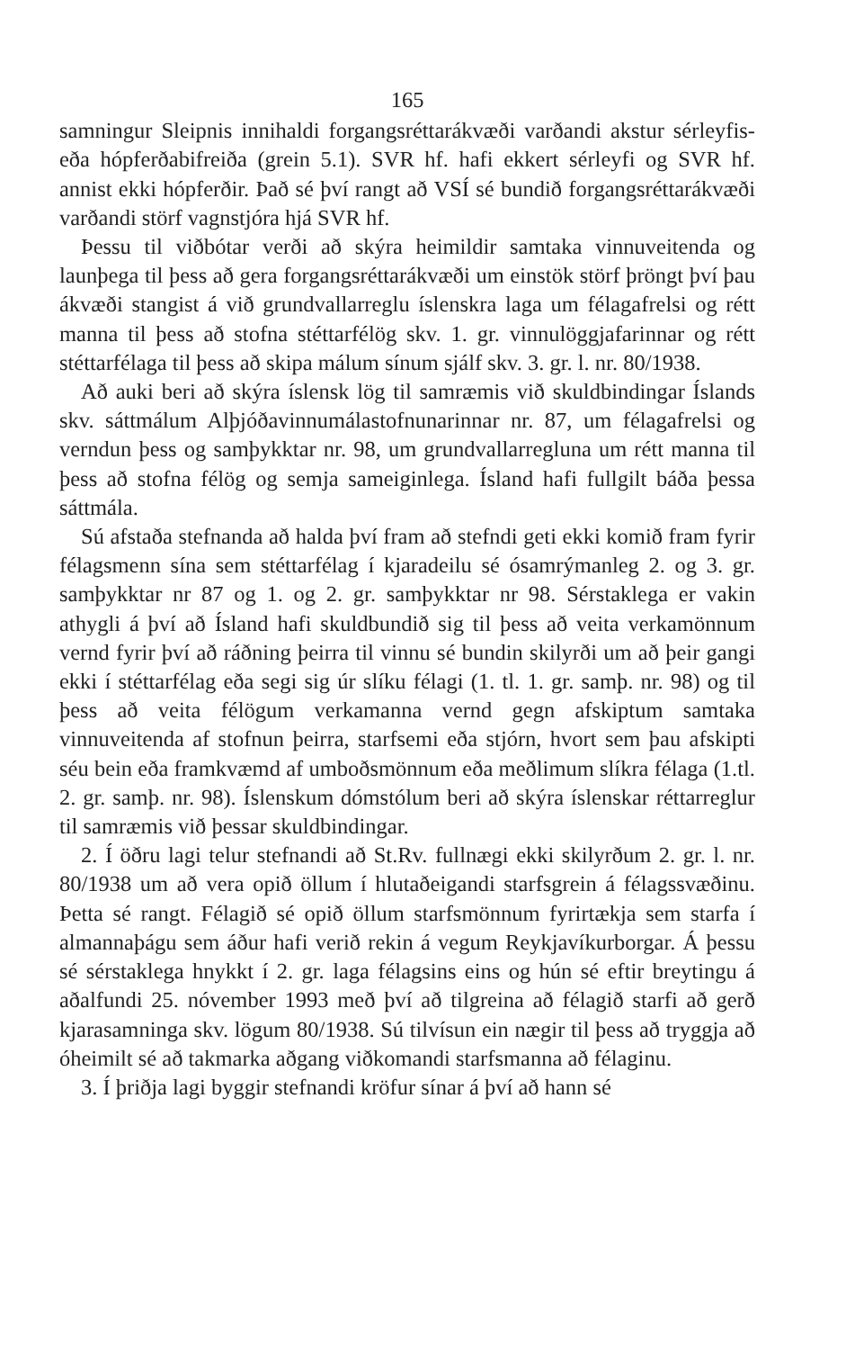165
samningur Sleipnis innihaldi forgangsréttarákvæði varðandi akstur sérleyfis- eða hópferðabifreiða (grein 5.1). SVR hf. hafi ekkert sérleyfi og SVR hf. annist ekki hópferðir. Það sé því rangt að VSÍ sé bundið forgangsréttarákvæði varðandi störf vagnstjóra hjá SVR hf.
Þessu til viðbótar verði að skýra heimildir samtaka vinnuveitenda og launþega til þess að gera forgangsréttarákvæði um einstök störf þröngt því þau ákvæði stangist á við grundvallarreglu íslenskra laga um félagafrelsi og rétt manna til þess að stofna stéttarfélög skv. 1. gr. vinnulöggjafarinnar og rétt stéttarfélaga til þess að skipa málum sínum sjálf skv. 3. gr. l. nr. 80/1938.
Að auki beri að skýra íslensk lög til samræmis við skuldbindingar Íslands skv. sáttmálum Alþjóðavinnumálastofnunarinnar nr. 87, um félagafrelsi og verndun þess og samþykktar nr. 98, um grundvallarregluna um rétt manna til þess að stofna félög og semja sameiginlega. Ísland hafi fullgilt báða þessa sáttmála.
Sú afstaða stefnanda að halda því fram að stefndi geti ekki komið fram fyrir félagsmenn sína sem stéttarfélag í kjaradeilu sé ósamrýmanleg 2. og 3. gr. samþykktar nr 87 og 1. og 2. gr. samþykktar nr 98. Sérstaklega er vakin athygli á því að Ísland hafi skuldbundið sig til þess að veita verkamönnum vernd fyrir því að ráðning þeirra til vinnu sé bundin skilyrði um að þeir gangi ekki í stéttarfélag eða segi sig úr slíku félagi (1. tl. 1. gr. samþ. nr. 98) og til þess að veita félögum verkamanna vernd gegn afskiptum samtaka vinnuveitenda af stofnun þeirra, starfsemi eða stjórn, hvort sem þau afskipti séu bein eða framkvæmd af umboðsmönnum eða meðlimum slíkra félaga (1.tl. 2. gr. samþ. nr. 98). Íslenskum dómstólum beri að skýra íslenskar réttarreglur til samræmis við þessar skuldbindingar.
2. Í öðru lagi telur stefnandi að St.Rv. fullnægi ekki skilyrðum 2. gr. l. nr. 80/1938 um að vera opið öllum í hlutaðeigandi starfsgrein á félagssvæðinu. Þetta sé rangt. Félagið sé opið öllum starfsmönnum fyrirtækja sem starfa í almannaþágu sem áður hafi verið rekin á vegum Reykjavíkurborgar. Á þessu sé sérstaklega hnykkt í 2. gr. laga félagsins eins og hún sé eftir breytingu á aðalfundi 25. nóvember 1993 með því að tilgreina að félagið starfi að gerð kjarasamninga skv. lögum 80/1938. Sú tilvísun ein nægir til þess að tryggja að óheimilt sé að takmarka aðgang viðkomandi starfsmanna að félaginu.
3. Í þriðja lagi byggir stefnandi kröfur sínar á því að hann sé